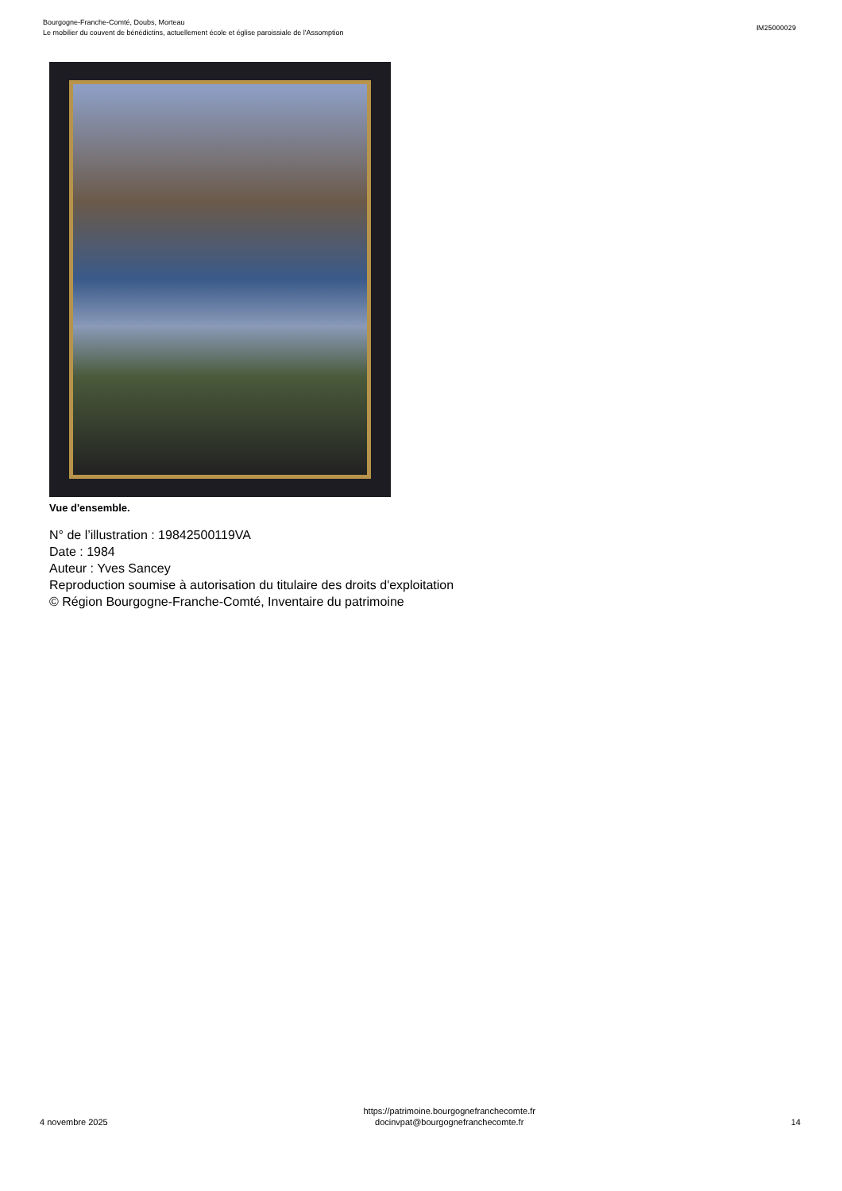Bourgogne-Franche-Comté, Doubs, Morteau
Le mobilier du couvent de bénédictins, actuellement école et église paroissiale de l'Assomption
IM25000029
Vue d'ensemble.
N° de l’illustration : 19842500119VA
Date : 1984
Auteur : Yves Sancey
Reproduction soumise à autorisation du titulaire des droits d'exploitation
© Région Bourgogne-Franche-Comté, Inventaire du patrimoine
4 novembre 2025
https://patrimoine.bourgognefranchecomte.fr
docinvpat@bourgognefranchecomte.fr
14